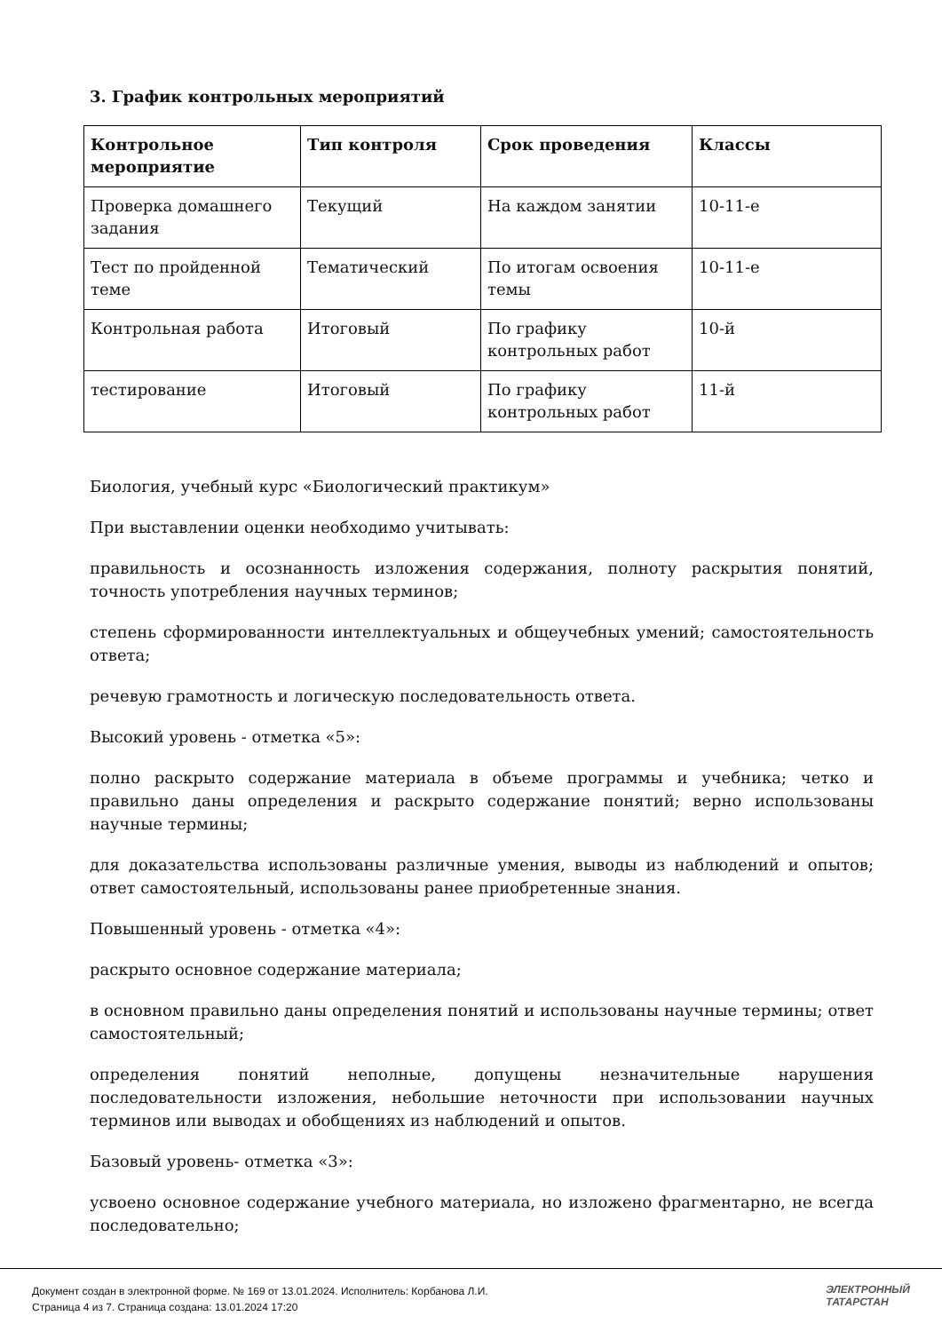3. График контрольных мероприятий
| Контрольное мероприятие | Тип контроля | Срок проведения | Классы |
| --- | --- | --- | --- |
| Проверка домашнего задания | Текущий | На каждом занятии | 10-11-е |
| Тест по пройденной теме | Тематический | По итогам освоения темы | 10-11-е |
| Контрольная работа | Итоговый | По графику контрольных работ | 10-й |
| тестирование | Итоговый | По графику контрольных работ | 11-й |
Биология, учебный курс «Биологический практикум»
При выставлении оценки необходимо учитывать:
правильность и осознанность изложения содержания, полноту раскрытия понятий, точность употребления научных терминов;
степень сформированности интеллектуальных и общеучебных умений; самостоятельность ответа;
речевую грамотность и логическую последовательность ответа.
Высокий уровень - отметка «5»:
полно раскрыто содержание материала в объеме программы и учебника; четко и правильно даны определения и раскрыто содержание понятий; верно использованы научные термины;
для доказательства использованы различные умения, выводы из наблюдений и опытов; ответ самостоятельный, использованы ранее приобретенные знания.
Повышенный уровень - отметка «4»:
раскрыто основное содержание материала;
в основном правильно даны определения понятий и использованы научные термины; ответ самостоятельный;
определения понятий неполные, допущены незначительные нарушения последовательности изложения, небольшие неточности при использовании научных терминов или выводах и обобщениях из наблюдений и опытов.
Базовый уровень- отметка «3»:
усвоено основное содержание учебного материала, но изложено фрагментарно, не всегда последовательно;
Документ создан в электронной форме. № 169 от 13.01.2024. Исполнитель: Корбанова Л.И.
Страница 4 из 7. Страница создана: 13.01.2024 17:20
ЭЛЕКТРОННЫЙ
ТАТАРСТАН